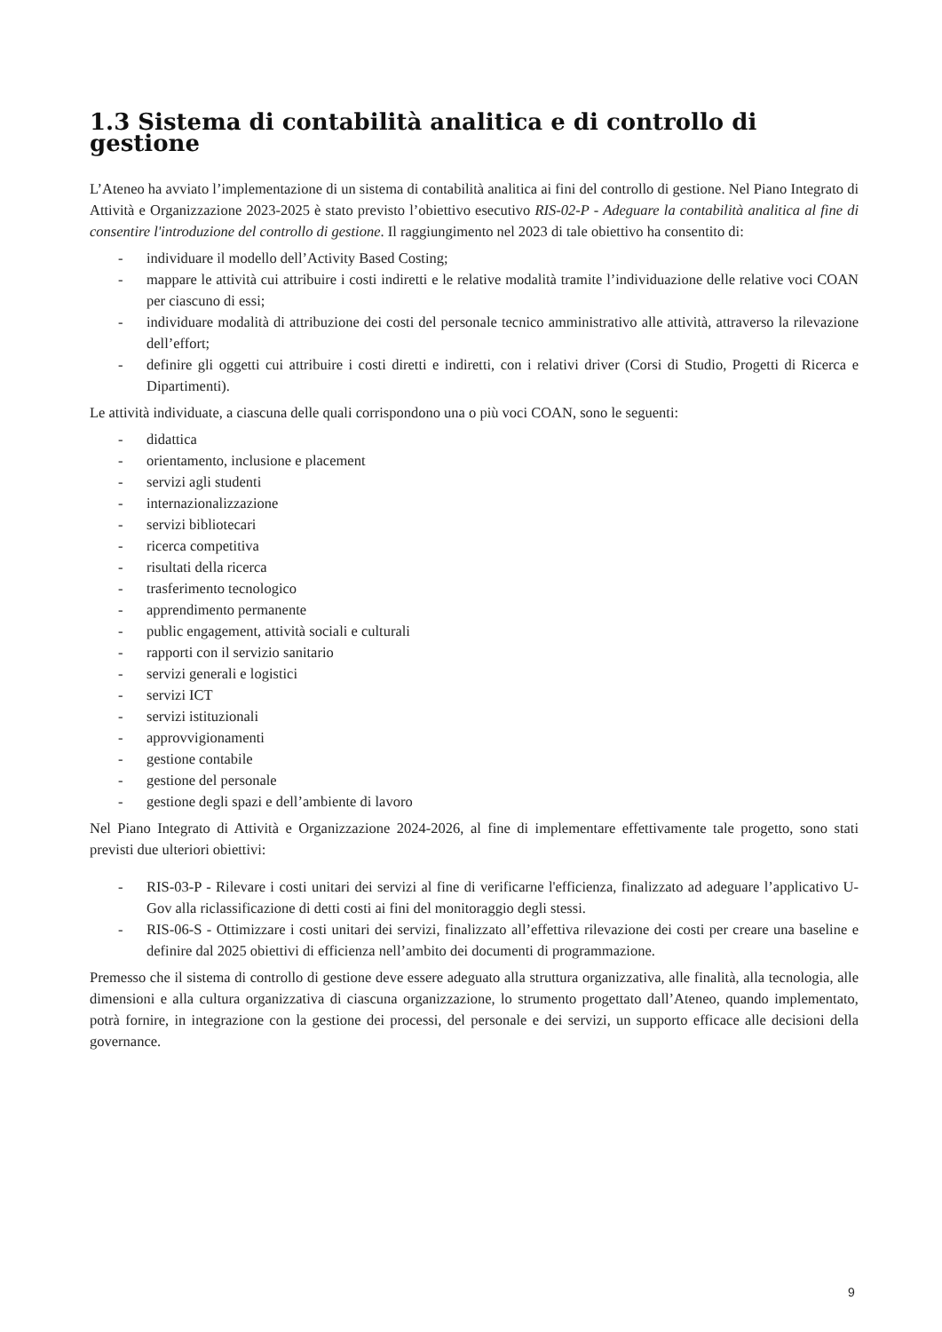1.3 Sistema di contabilità analitica e di controllo di gestione
L’Ateneo ha avviato l’implementazione di un sistema di contabilità analitica ai fini del controllo di gestione. Nel Piano Integrato di Attività e Organizzazione 2023-2025 è stato previsto l’obiettivo esecutivo RIS-02-P - Adeguare la contabilità analitica al fine di consentire l'introduzione del controllo di gestione. Il raggiungimento nel 2023 di tale obiettivo ha consentito di:
- individuare il modello dell’Activity Based Costing;
- mappare le attività cui attribuire i costi indiretti e le relative modalità tramite l’individuazione delle relative voci COAN per ciascuno di essi;
- individuare modalità di attribuzione dei costi del personale tecnico amministrativo alle attività, attraverso la rilevazione dell’effort;
- definire gli oggetti cui attribuire i costi diretti e indiretti, con i relativi driver (Corsi di Studio, Progetti di Ricerca e Dipartimenti).
Le attività individuate, a ciascuna delle quali corrispondono una o più voci COAN, sono le seguenti:
- didattica
- orientamento, inclusione e placement
- servizi agli studenti
- internazionalizzazione
- servizi bibliotecari
- ricerca competitiva
- risultati della ricerca
- trasferimento tecnologico
- apprendimento permanente
- public engagement, attività sociali e culturali
- rapporti con il servizio sanitario
- servizi generali e logistici
- servizi ICT
- servizi istituzionali
- approvvigionamenti
- gestione contabile
- gestione del personale
- gestione degli spazi e dell’ambiente di lavoro
Nel Piano Integrato di Attività e Organizzazione 2024-2026, al fine di implementare effettivamente tale progetto, sono stati previsti due ulteriori obiettivi:
- RIS-03-P - Rilevare i costi unitari dei servizi al fine di verificarne l'efficienza, finalizzato ad adeguare l’applicativo U-Gov alla riclassificazione di detti costi ai fini del monitoraggio degli stessi.
- RIS-06-S - Ottimizzare i costi unitari dei servizi, finalizzato all’effettiva rilevazione dei costi per creare una baseline e definire dal 2025 obiettivi di efficienza nell’ambito dei documenti di programmazione.
Premesso che il sistema di controllo di gestione deve essere adeguato alla struttura organizzativa, alle finalità, alla tecnologia, alle dimensioni e alla cultura organizzativa di ciascuna organizzazione, lo strumento progettato dall’Ateneo, quando implementato, potrà fornire, in integrazione con la gestione dei processi, del personale e dei servizi, un supporto efficace alle decisioni della governance.
9